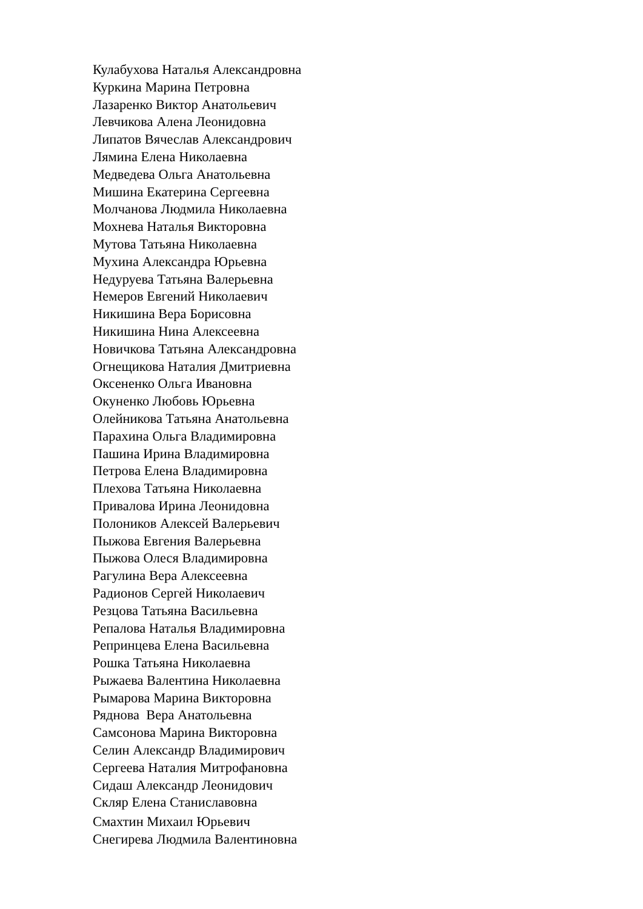Кулабухова Наталья Александровна
Куркина Марина Петровна
Лазаренко Виктор Анатольевич
Левчикова Алена Леонидовна
Липатов Вячеслав Александрович
Лямина Елена Николаевна
Медведева Ольга Анатольевна
Мишина Екатерина Сергеевна
Молчанова Людмила Николаевна
Мохнева Наталья Викторовна
Мутова Татьяна Николаевна
Мухина Александра Юрьевна
Недуруева Татьяна Валерьевна
Немеров Евгений Николаевич
Никишина Вера Борисовна
Никишина Нина Алексеевна
Новичкова Татьяна Александровна
Огнещикова Наталия Дмитриевна
Оксененко Ольга Ивановна
Окуненко Любовь Юрьевна
Олейникова Татьяна Анатольевна
Парахина Ольга Владимировна
Пашина Ирина Владимировна
Петрова Елена Владимировна
Плехова Татьяна Николаевна
Привалова Ирина Леонидовна
Полоников Алексей Валерьевич
Пыжова Евгения Валерьевна
Пыжова Олеся Владимировна
Рагулина Вера Алексеевна
Радионов Сергей Николаевич
Резцова Татьяна Васильевна
Репалова Наталья Владимировна
Репринцева Елена Васильевна
Рошка Татьяна Николаевна
Рыжаева Валентина Николаевна
Рымарова Марина Викторовна
Ряднова Вера Анатольевна
Самсонова Марина Викторовна
Селин Александр Владимирович
Сергеева Наталия Митрофановна
Сидаш Александр Леонидович
Скляр Елена Станиславовна
Смахтин Михаил Юрьевич
Снегирева Людмила Валентиновна